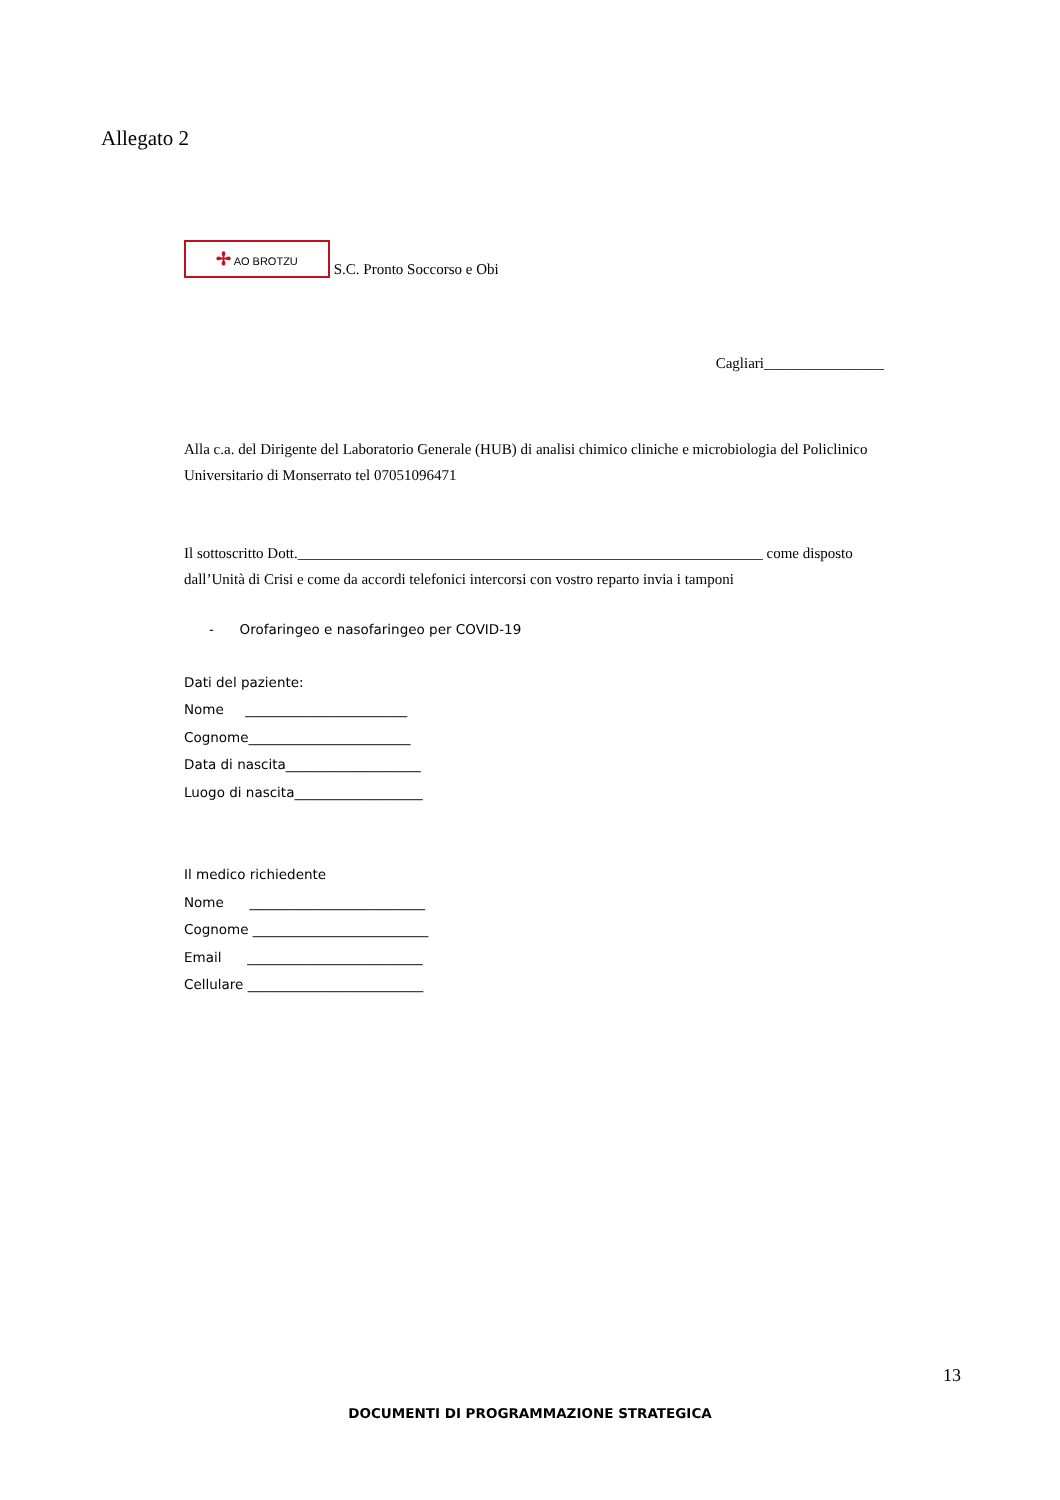Allegato 2
✢ AO BROTZU S.C. Pronto Soccorso e Obi
Cagliari________________
Alla c.a. del Dirigente del Laboratorio Generale (HUB) di analisi chimico cliniche e microbiologia del Policlinico Universitario di Monserrato tel 07051096471
Il sottoscritto Dott.______________________________________________________________ come disposto dall’Unità di Crisi e come da accordi telefonici intercorsi con vostro reparto invia i tamponi
- Orofaringeo e nasofaringeo per COVID-19
Dati del paziente:
Nome ________________________
Cognome________________________
Data di nascita____________________
Luogo di nascita___________________
Il medico richiedente
Nome __________________________
Cognome __________________________
Email __________________________
Cellulare __________________________
13
DOCUMENTI DI PROGRAMMAZIONE STRATEGICA